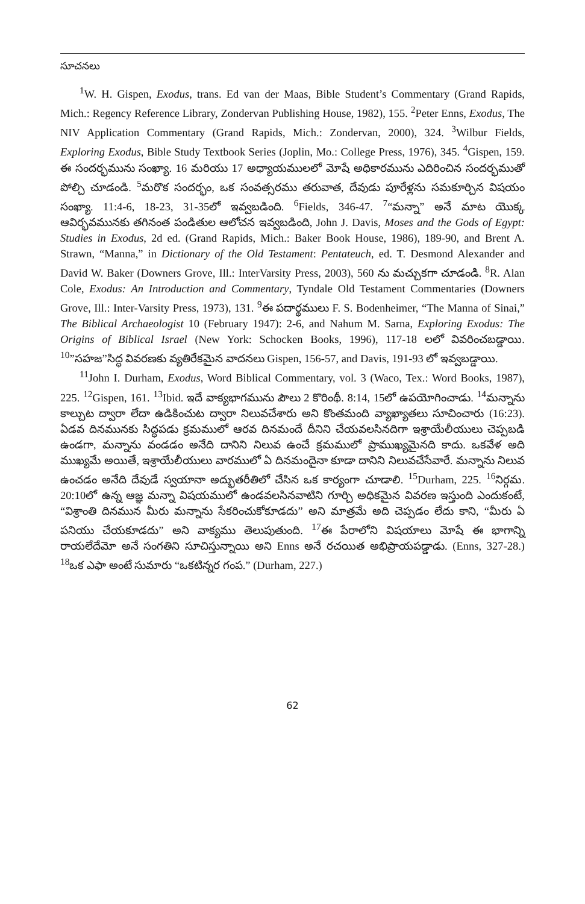సూచనలు
<sup>1</sup> W. H. Gispen, Exodus, trans. Ed van der Maas, Bible Student’s Commentary (Grand Rapids, Mich.: Regency Reference Library, Zondervan Publishing House, 1982), 155. <sup>2</sup>Peter Enns, Exodus, The NIV Application Commentary (Grand Rapids, Mich.: Zondervan, 2000), 324. <sup>3</sup>Wilbur Fields, Exploring Exodus, Bible Study Textbook Series (Joplin, Mo.: College Press, 1976), 345. <sup>4</sup>Gispen, 159. ఈ సందర్భమును సంఖ్యా. 16 మరియు 17 అధ్యాయములలో మోషే అధికారమును ఎదిరించిన సందర్భముతో పోల్చి చూడండి. <sup>5</sup>మరొక సందర్భం, ఒక సంవత్సరము తరువాత, దేవుడు పూరేళ్లను సమకూర్చిన విషయం సంఖ్యా. 11:4-6, 18-23, 31-35లో ఇవ్వబడింది. <sup>6</sup>Fields, 346-47. <sup>7</sup>“మన్నా” అనే మాట యొక్క ఆవిర్భవమునకు తగినంత పండితుల ఆలోచన ఇవ్వబడింది, John J. Davis, Moses and the Gods of Egypt: Studies in Exodus, 2d ed. (Grand Rapids, Mich.: Baker Book House, 1986), 189-90, and Brent A. Strawn, “Manna,” in Dictionary of the Old Testament: Pentateuch, ed. T. Desmond Alexander and David W. Baker (Downers Grove, Ill.: InterVarsity Press, 2003), 560 ను మచ్చుకగా చూడండి. <sup>8</sup>R. Alan Cole, Exodus: An Introduction and Commentary, Tyndale Old Testament Commentaries (Downers Grove, Ill.: Inter-Varsity Press, 1973), 131. <sup>9</sup>ఈ పదార్థములు F. S. Bodenheimer, “The Manna of Sinai,” The Biblical Archaeologist 10 (February 1947): 2-6, and Nahum M. Sarna, Exploring Exodus: The Origins of Biblical Israel (New York: Schocken Books, 1996), 117-18 లలో వివరించబడ్డాయి. <sup>10</sup>”సహజ”సిద్ధ వివరణకు వ్యతిరేకమైన వాదనలు Gispen, 156-57, and Davis, 191-93 లో ఇవ్వబడ్డాయి.
<sup>11</sup> John I. Durham, Exodus, Word Biblical Commentary, vol. 3 (Waco, Tex.: Word Books, 1987), 225. <sup>12</sup>Gispen, 161. <sup>13</sup>Ibid. ఇదే వాక్యభాగమును పౌలు 2 కొరింథీ. 8:14, 15లో ఉపయోగించాడు. <sup>14</sup>మన్నాను కాల్చుట ద్వారా లేదా ఉడికించుట ద్వారా నిలువచేశారు అని కొంతమంది వ్యాఖ్యాతలు సూచించారు (16:23). ఏడవ దినమునకు సిద్ధపడు క్రమములో ఆరవ దినమందే దీనిని చేయవలసినదిగా ఇశ్రాయేలీయులు చెప్పబడి ఉండగా, మన్నాను వండడం అనేది దానిని నిలువ ఉంచే క్రమములో ప్రాముఖ్యమైనది కాదు. ఒకవేళ అది ముఖ్యమే అయితే, ఇశ్రాయేలీయులు వారములో ఏ దినమందైనా కూడా దానిని నిలువచేసేవారే. మన్నాను నిలువ ఉంచడం అనేది దేవుడే స్వయానా అద్భుతరీతిలో చేసిన ఒక కార్యంగా చూడాలి. <sup>15</sup>Durham, 225. <sup>16</sup>నిర్గమ. 20:10లో ఉన్న ఆజ్ఞ మన్నా విషయములో ఉండవలసినవాటిని గూర్చి అధికమైన వివరణ ఇస్తుంది ఎందుకంటే, “విశ్రాంతి దినమున మీరు మన్నాను సేకరించుకోకూడదు” అని మాత్రమే అది చెప్పడం లేదు కాని, “మీరు ఏ పనియు చేయకూడదు” అని వాక్యము తెలుపుతుంది. <sup>17</sup>ఈ పేరాలోని విషయాలు మోషే ఈ భాగాన్ని రాయలేదేమో అనే సంగతిని సూచిస్తున్నాయి అని Enns అనే రచయిత అభిప్రాయపడ్డాడు. (Enns, 327-28.) <sup>18</sup>ఒక ఎఫా అంటే సుమారు “ఒకటిన్నర గంప.” (Durham, 227.)
62